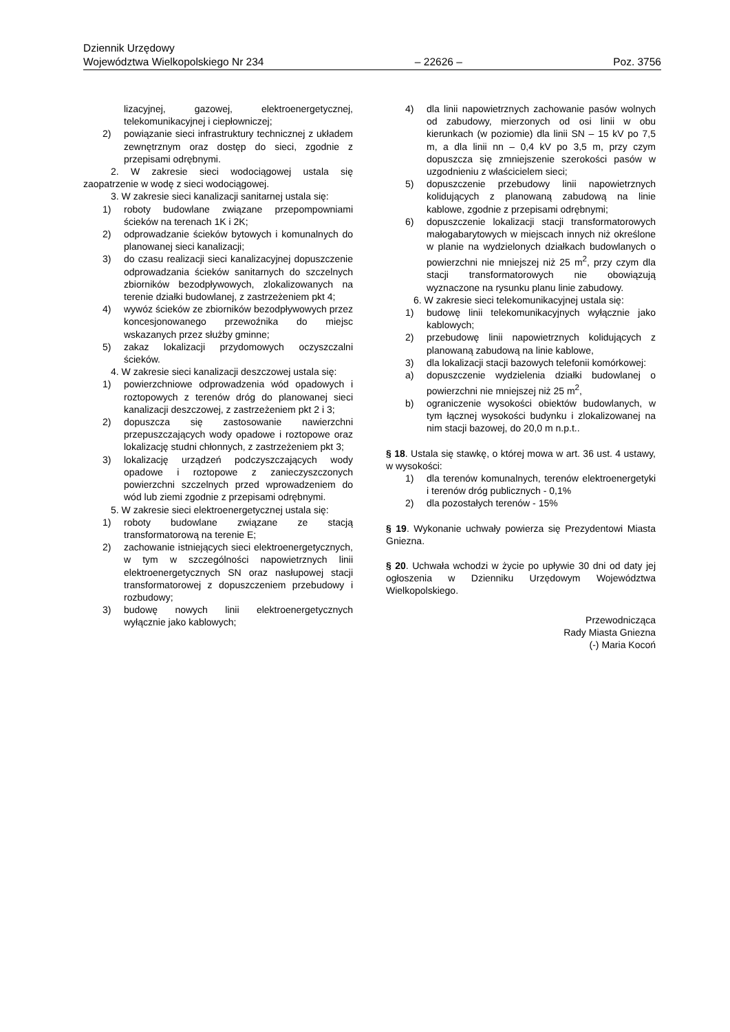Dziennik Urzędowy
Województwa Wielkopolskiego Nr 234
– 22626 –
Poz. 3756
lizacyjnej, gazowej, elektroenergetycznej, telekomunikacyjnej i ciepłowniczej;
2) powiązanie sieci infrastruktury technicznej z układem zewnętrznym oraz dostęp do sieci, zgodnie z przepisami odrębnymi.
2. W zakresie sieci wodociągowej ustala się zaopatrzenie w wodę z sieci wodociągowej.
3. W zakresie sieci kanalizacji sanitarnej ustala się:
1) roboty budowlane związane przepompowniami ścieków na terenach 1K i 2K;
2) odprowadzanie ścieków bytowych i komunalnych do planowanej sieci kanalizacji;
3) do czasu realizacji sieci kanalizacyjnej dopuszczenie odprowadzania ścieków sanitarnych do szczelnych zbiorników bezodpływowych, zlokalizowanych na terenie działki budowlanej, z zastrzeżeniem pkt 4;
4) wywóz ścieków ze zbiorników bezodpływowych przez koncesjonowanego przewoźnika do miejsc wskazanych przez służby gminne;
5) zakaz lokalizacji przydomowych oczyszczalni ścieków.
4. W zakresie sieci kanalizacji deszczowej ustala się:
1) powierzchniowe odprowadzenia wód opadowych i roztopowych z terenów dróg do planowanej sieci kanalizacji deszczowej, z zastrzeżeniem pkt 2 i 3;
2) dopuszcza się zastosowanie nawierzchni przepuszczających wody opadowe i roztopowe oraz lokalizację studni chłonnych, z zastrzeżeniem pkt 3;
3) lokalizację urządzeń podczyszczających wody opadowe i roztopowe z zanieczyszczonych powierzchni szczelnych przed wprowadzeniem do wód lub ziemi zgodnie z przepisami odrębnymi.
5. W zakresie sieci elektroenergetycznej ustala się:
1) roboty budowlane związane ze stacją transformatorową na terenie E;
2) zachowanie istniejących sieci elektroenergetycznych, w tym w szczególności napowietrznych linii elektroenergetycznych SN oraz nasłupowej stacji transformatorowej z dopuszczeniem przebudowy i rozbudowy;
3) budowę nowych linii elektroenergetycznych wyłącznie jako kablowych;
4) dla linii napowietrznych zachowanie pasów wolnych od zabudowy, mierzonych od osi linii w obu kierunkach (w poziomie) dla linii SN – 15 kV po 7,5 m, a dla linii nn – 0,4 kV po 3,5 m, przy czym dopuszcza się zmniejszenie szerokości pasów w uzgodnieniu z właścicielem sieci;
5) dopuszczenie przebudowy linii napowietrznych kolidujących z planowaną zabudową na linie kablowe, zgodnie z przepisami odrębnymi;
6) dopuszczenie lokalizacji stacji transformatorowych małogabarytowych w miejscach innych niż określone w planie na wydzielonych działkach budowlanych o powierzchni nie mniejszej niż 25 m<sup>2</sup>, przy czym dla stacji transformatorowych nie obowiązują wyznaczone na rysunku planu linie zabudowy.
6. W zakresie sieci telekomunikacyjnej ustala się:
1) budowę linii telekomunikacyjnych wyłącznie jako kablowych;
2) przebudowę linii napowietrznych kolidujących z planowaną zabudową na linie kablowe,
3) dla lokalizacji stacji bazowych telefonii komórkowej:
a) dopuszczenie wydzielenia działki budowlanej o powierzchni nie mniejszej niż 25 m<sup>2</sup>,
b) ograniczenie wysokości obiektów budowlanych, w tym łącznej wysokości budynku i zlokalizowanej na nim stacji bazowej, do 20,0 m n.p.t..
§ 18. Ustala się stawkę, o której mowa w art. 36 ust. 4 ustawy, w wysokości:
1) dla terenów komunalnych, terenów elektroenergetyki i terenów dróg publicznych - 0,1%
2) dla pozostałych terenów - 15%
§ 19. Wykonanie uchwały powierza się Prezydentowi Miasta Gniezna.
§ 20. Uchwała wchodzi w życie po upływie 30 dni od daty jej ogłoszenia w Dzienniku Urzędowym Województwa Wielkopolskiego.
Przewodnicząca
Rady Miasta Gniezna
(-) Maria Kocoń